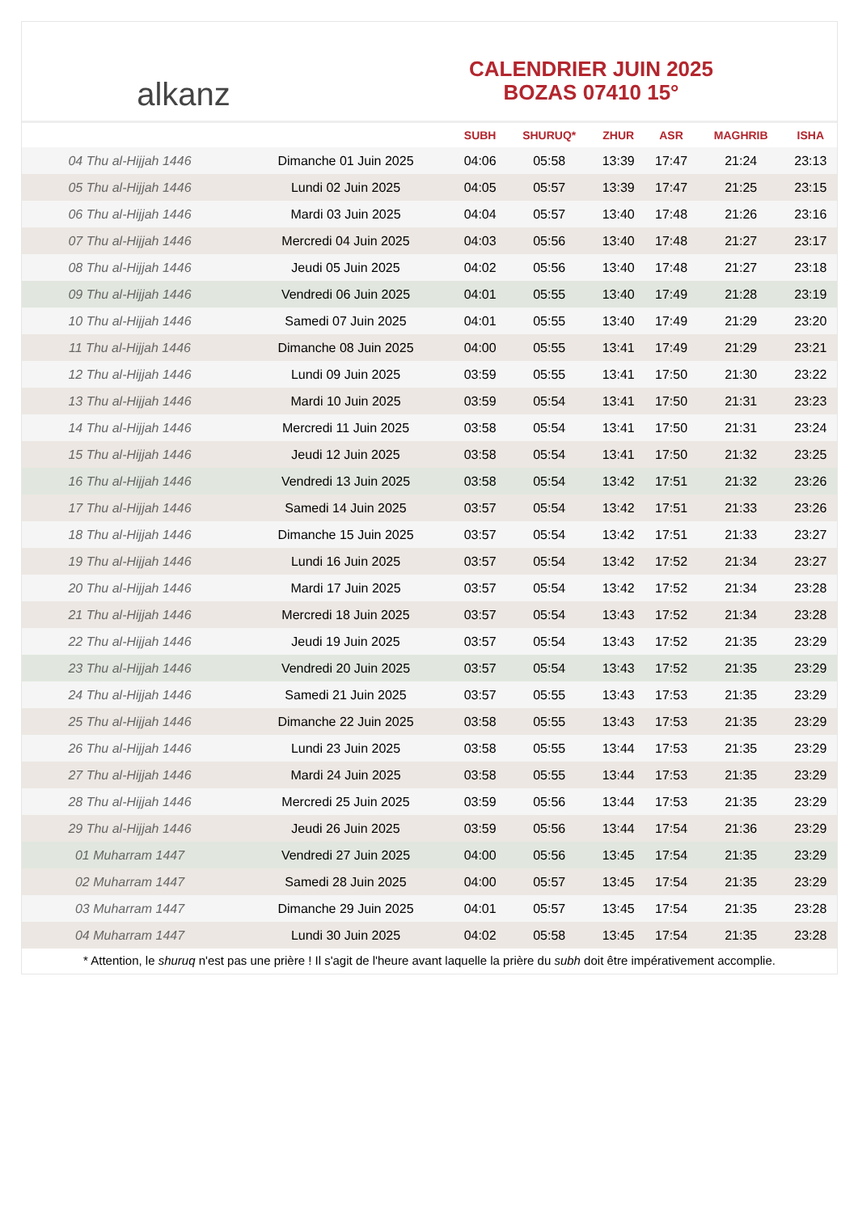alkanz
CALENDRIER JUIN 2025
BOZAS 07410 15°
| | | SUBH | SHURUQ* | ZHUR | ASR | MAGHRIB | ISHA |
| --- | --- | --- | --- | --- | --- | --- | --- |
| 04 Thu al-Hijjah 1446 | Dimanche 01 Juin 2025 | 04:06 | 05:58 | 13:39 | 17:47 | 21:24 | 23:13 |
| 05 Thu al-Hijjah 1446 | Lundi 02 Juin 2025 | 04:05 | 05:57 | 13:39 | 17:47 | 21:25 | 23:15 |
| 06 Thu al-Hijjah 1446 | Mardi 03 Juin 2025 | 04:04 | 05:57 | 13:40 | 17:48 | 21:26 | 23:16 |
| 07 Thu al-Hijjah 1446 | Mercredi 04 Juin 2025 | 04:03 | 05:56 | 13:40 | 17:48 | 21:27 | 23:17 |
| 08 Thu al-Hijjah 1446 | Jeudi 05 Juin 2025 | 04:02 | 05:56 | 13:40 | 17:48 | 21:27 | 23:18 |
| 09 Thu al-Hijjah 1446 | Vendredi 06 Juin 2025 | 04:01 | 05:55 | 13:40 | 17:49 | 21:28 | 23:19 |
| 10 Thu al-Hijjah 1446 | Samedi 07 Juin 2025 | 04:01 | 05:55 | 13:40 | 17:49 | 21:29 | 23:20 |
| 11 Thu al-Hijjah 1446 | Dimanche 08 Juin 2025 | 04:00 | 05:55 | 13:41 | 17:49 | 21:29 | 23:21 |
| 12 Thu al-Hijjah 1446 | Lundi 09 Juin 2025 | 03:59 | 05:55 | 13:41 | 17:50 | 21:30 | 23:22 |
| 13 Thu al-Hijjah 1446 | Mardi 10 Juin 2025 | 03:59 | 05:54 | 13:41 | 17:50 | 21:31 | 23:23 |
| 14 Thu al-Hijjah 1446 | Mercredi 11 Juin 2025 | 03:58 | 05:54 | 13:41 | 17:50 | 21:31 | 23:24 |
| 15 Thu al-Hijjah 1446 | Jeudi 12 Juin 2025 | 03:58 | 05:54 | 13:41 | 17:50 | 21:32 | 23:25 |
| 16 Thu al-Hijjah 1446 | Vendredi 13 Juin 2025 | 03:58 | 05:54 | 13:42 | 17:51 | 21:32 | 23:26 |
| 17 Thu al-Hijjah 1446 | Samedi 14 Juin 2025 | 03:57 | 05:54 | 13:42 | 17:51 | 21:33 | 23:26 |
| 18 Thu al-Hijjah 1446 | Dimanche 15 Juin 2025 | 03:57 | 05:54 | 13:42 | 17:51 | 21:33 | 23:27 |
| 19 Thu al-Hijjah 1446 | Lundi 16 Juin 2025 | 03:57 | 05:54 | 13:42 | 17:52 | 21:34 | 23:27 |
| 20 Thu al-Hijjah 1446 | Mardi 17 Juin 2025 | 03:57 | 05:54 | 13:42 | 17:52 | 21:34 | 23:28 |
| 21 Thu al-Hijjah 1446 | Mercredi 18 Juin 2025 | 03:57 | 05:54 | 13:43 | 17:52 | 21:34 | 23:28 |
| 22 Thu al-Hijjah 1446 | Jeudi 19 Juin 2025 | 03:57 | 05:54 | 13:43 | 17:52 | 21:35 | 23:29 |
| 23 Thu al-Hijjah 1446 | Vendredi 20 Juin 2025 | 03:57 | 05:54 | 13:43 | 17:52 | 21:35 | 23:29 |
| 24 Thu al-Hijjah 1446 | Samedi 21 Juin 2025 | 03:57 | 05:55 | 13:43 | 17:53 | 21:35 | 23:29 |
| 25 Thu al-Hijjah 1446 | Dimanche 22 Juin 2025 | 03:58 | 05:55 | 13:43 | 17:53 | 21:35 | 23:29 |
| 26 Thu al-Hijjah 1446 | Lundi 23 Juin 2025 | 03:58 | 05:55 | 13:44 | 17:53 | 21:35 | 23:29 |
| 27 Thu al-Hijjah 1446 | Mardi 24 Juin 2025 | 03:58 | 05:55 | 13:44 | 17:53 | 21:35 | 23:29 |
| 28 Thu al-Hijjah 1446 | Mercredi 25 Juin 2025 | 03:59 | 05:56 | 13:44 | 17:53 | 21:35 | 23:29 |
| 29 Thu al-Hijjah 1446 | Jeudi 26 Juin 2025 | 03:59 | 05:56 | 13:44 | 17:54 | 21:36 | 23:29 |
| 01 Muharram 1447 | Vendredi 27 Juin 2025 | 04:00 | 05:56 | 13:45 | 17:54 | 21:35 | 23:29 |
| 02 Muharram 1447 | Samedi 28 Juin 2025 | 04:00 | 05:57 | 13:45 | 17:54 | 21:35 | 23:29 |
| 03 Muharram 1447 | Dimanche 29 Juin 2025 | 04:01 | 05:57 | 13:45 | 17:54 | 21:35 | 23:28 |
| 04 Muharram 1447 | Lundi 30 Juin 2025 | 04:02 | 05:58 | 13:45 | 17:54 | 21:35 | 23:28 |
* Attention, le shuruq n'est pas une prière ! Il s'agit de l'heure avant laquelle la prière du subh doit être impérativement accomplie.